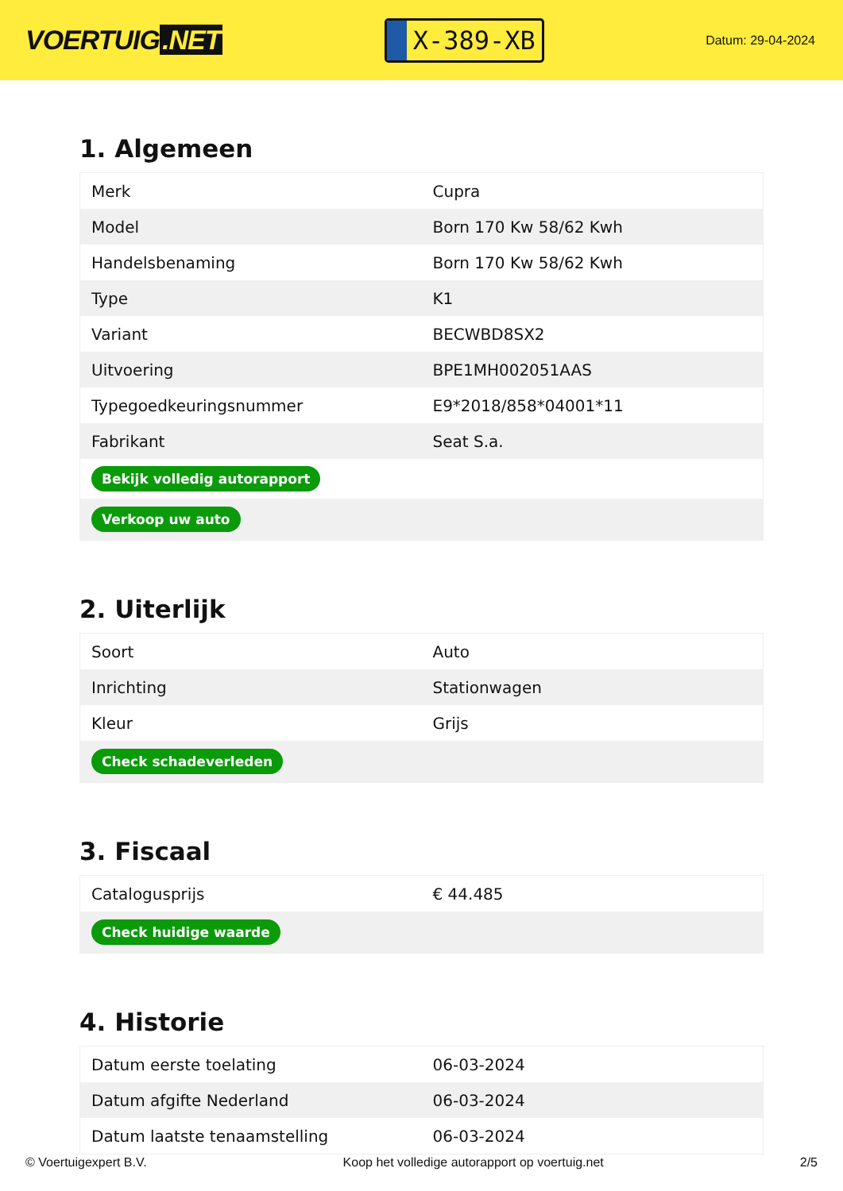VOERTUIG.NET
X-389-XB
Datum: 29-04-2024
1. Algemeen
| Merk | Cupra |
| Model | Born 170 Kw 58/62 Kwh |
| Handelsbenaming | Born 170 Kw 58/62 Kwh |
| Type | K1 |
| Variant | BECWBD8SX2 |
| Uitvoering | BPE1MH002051AAS |
| Typegoedkeuringsnummer | E9*2018/858*04001*11 |
| Fabrikant | Seat S.a. |
| Bekijk volledig autorapport | |
| Verkoop uw auto | |
2. Uiterlijk
| Soort | Auto |
| Inrichting | Stationwagen |
| Kleur | Grijs |
| Check schadeverleden | |
3. Fiscaal
| Catalogusprijs | € 44.485 |
| Check huidige waarde | |
4. Historie
| Datum eerste toelating | 06-03-2024 |
| Datum afgifte Nederland | 06-03-2024 |
| Datum laatste tenaamstelling | 06-03-2024 |
© Voertuigexpert B.V. Koop het volledige autorapport op voertuig.net 2/5